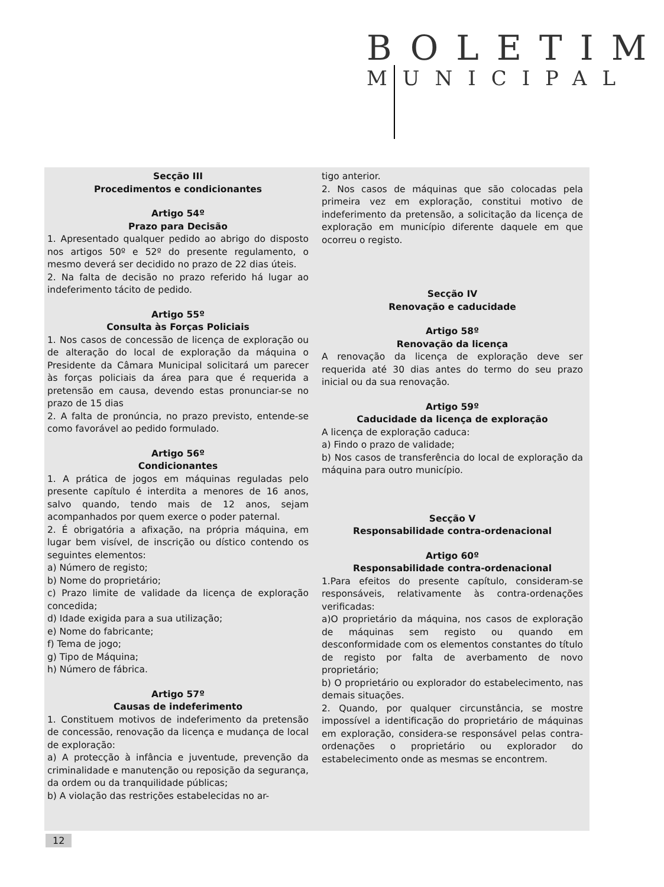BOLETIM
MUNICIPAL
Secção III
Procedimentos e condicionantes
Artigo 54º
Prazo para Decisão
1. Apresentado qualquer pedido ao abrigo do disposto nos artigos 50º e 52º do presente regulamento, o mesmo deverá ser decidido no prazo de 22 dias úteis.
2. Na falta de decisão no prazo referido há lugar ao indeferimento tácito de pedido.
Artigo 55º
Consulta às Forças Policiais
1. Nos casos de concessão de licença de exploração ou de alteração do local de exploração da máquina o Presidente da Câmara Municipal solicitará um parecer às forças policiais da área para que é requerida a pretensão em causa, devendo estas pronunciar-se no prazo de 15 dias
2. A falta de pronúncia, no prazo previsto, entende-se como favorável ao pedido formulado.
Artigo 56º
Condicionantes
1. A prática de jogos em máquinas reguladas pelo presente capítulo é interdita a menores de 16 anos, salvo quando, tendo mais de 12 anos, sejam acompanhados por quem exerce o poder paternal.
2. É obrigatória a afixação, na própria máquina, em lugar bem visível, de inscrição ou dístico contendo os seguintes elementos:
a) Número de registo;
b) Nome do proprietário;
c) Prazo limite de validade da licença de exploração concedida;
d) Idade exigida para a sua utilização;
e) Nome do fabricante;
f) Tema de jogo;
g) Tipo de Máquina;
h) Número de fábrica.
Artigo 57º
Causas de indeferimento
1. Constituem motivos de indeferimento da pretensão de concessão, renovação da licença e mudança de local de exploração:
a) A protecção à infância e juventude, prevenção da criminalidade e manutenção ou reposição da segurança, da ordem ou da tranquilidade públicas;
b) A violação das restrições estabelecidas no ar-
tigo anterior.
2. Nos casos de máquinas que são colocadas pela primeira vez em exploração, constitui motivo de indeferimento da pretensão, a solicitação da licença de exploração em município diferente daquele em que ocorreu o registo.
Secção IV
Renovação e caducidade
Artigo 58º
Renovação da licença
A renovação da licença de exploração deve ser requerida até 30 dias antes do termo do seu prazo inicial ou da sua renovação.
Artigo 59º
Caducidade da licença de exploração
A licença de exploração caduca:
a) Findo o prazo de validade;
b) Nos casos de transferência do local de exploração da máquina para outro município.
Secção V
Responsabilidade contra-ordenacional
Artigo 60º
Responsabilidade contra-ordenacional
1.Para efeitos do presente capítulo, consideram-se responsáveis, relativamente às contra-ordenações verificadas:
a)O proprietário da máquina, nos casos de exploração de máquinas sem registo ou quando em desconformidade com os elementos constantes do título de registo por falta de averbamento de novo proprietário;
b) O proprietário ou explorador do estabelecimento, nas demais situações.
2. Quando, por qualquer circunstância, se mostre impossível a identificação do proprietário de máquinas em exploração, considera-se responsável pelas contra-ordenações o proprietário ou explorador do estabelecimento onde as mesmas se encontrem.
12